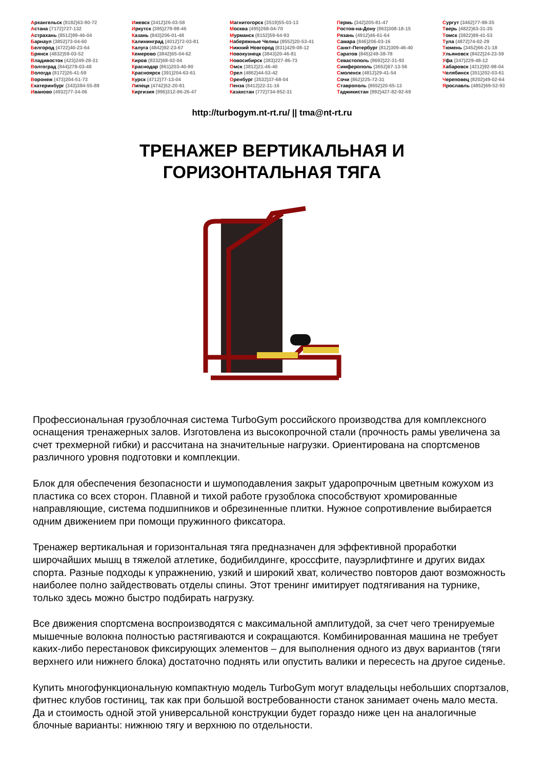Архангельск (8182)63-90-72
Астана (7172)727-132
Астрахань (8512)99-46-04
Барнаул (3852)73-04-60
Белгород (4722)40-23-64
Брянск (4832)59-03-52
Владивосток (423)249-28-31
Волгоград (844)278-03-48
Вологда (8172)26-41-59
Воронеж (473)204-51-73
Екатеринбург (343)384-55-89
Иваново (4932)77-34-06
Ижевск (3412)26-03-58
Иркутск (395)279-98-46
Казань (843)206-01-48
Калининград (4012)72-03-81
Калуга (4842)92-23-67
Кемерово (3842)65-04-62
Киров (8332)68-02-04
Краснодар (861)203-40-90
Красноярск (391)204-63-61
Курск (4712)77-13-04
Липецк (4742)52-20-81
Киргизия (996)312-96-26-47
Магнитогорск (3519)55-03-13
Москва (495)268-04-70
Мурманск (8152)59-64-93
Набережные Челны (8552)20-53-41
Нижний Новгород (831)429-08-12
Новокузнецк (3843)20-46-81
Новосибирск (383)227-86-73
Омск (3812)21-46-40
Орел (4862)44-53-42
Оренбург (3532)37-68-04
Пенза (8412)22-31-16
Казахстан (772)734-952-31
Пермь (342)205-81-47
Ростов-на-Дону (863)308-18-15
Рязань (4912)46-61-64
Самара (846)206-03-16
Санкт-Петербург (812)309-46-40
Саратов (845)249-38-78
Севастополь (8692)22-31-93
Симферополь (3652)67-13-56
Смоленск (4812)29-41-54
Сочи (862)225-72-31
Ставрополь (8652)20-65-13
Таджикистан (992)427-82-92-69
Сургут (3462)77-98-35
Тверь (4822)63-31-35
Томск (3822)98-41-53
Тула (4872)74-02-29
Тюмень (3452)66-21-18
Ульяновск (8422)24-23-59
Уфа (347)229-48-12
Хабаровск (4212)92-98-04
Челябинск (351)202-03-61
Череповец (8202)49-02-64
Ярославль (4852)69-52-93
http://turbogym.nt-rt.ru/ || tma@nt-rt.ru
ТРЕНАЖЕР ВЕРТИКАЛЬНАЯ И
ГОРИЗОНТАЛЬНАЯ ТЯГА
Профессиональная грузоблочная система TurboGym российского производства для комплексного оснащения тренажерных залов. Изготовлена из высокопрочной стали (прочность рамы увеличена за счет трехмерной гибки) и рассчитана на значительные нагрузки. Ориентирована на спортсменов различного уровня подготовки и комплекции.
Блок для обеспечения безопасности и шумоподавления закрыт ударопрочным цветным кожухом из пластика со всех сторон. Плавной и тихой работе грузоблока способствуют хромированные направляющие, система подшипников и обрезиненные плитки. Нужное сопротивление выбирается одним движением при помощи пружинного фиксатора.
Тренажер вертикальная и горизонтальная тяга предназначен для эффективной проработки широчайших мышц в тяжелой атлетике, бодибилдинге, кроссфите, пауэрлифтинге и других видах спорта. Разные подходы к упражнению, узкий и широкий хват, количество повторов дают возможность наиболее полно зайдествовать отделы спины. Этот тренинг имитирует подтягивания на турнике, только здесь можно быстро подбирать нагрузку.
Все движения спортсмена воспроизводятся с максимальной амплитудой, за счет чего тренируемые мышечные волокна полностью растягиваются и сокращаются. Комбинированная машина не требует каких-либо перестановок фиксирующих элементов – для выполнения одного из двух вариантов (тяги верхнего или нижнего блока) достаточно поднять или опустить валики и пересесть на другое сиденье.
Купить многофункциональную компактную модель TurboGym могут владельцы небольших спортзалов, фитнес клубов гостиниц, так как при большой востребованности станок занимает очень мало места. Да и стоимость одной этой универсальной конструкции будет гораздо ниже цен на аналогичные блочные варианты: нижнюю тягу и верхнюю по отдельности.